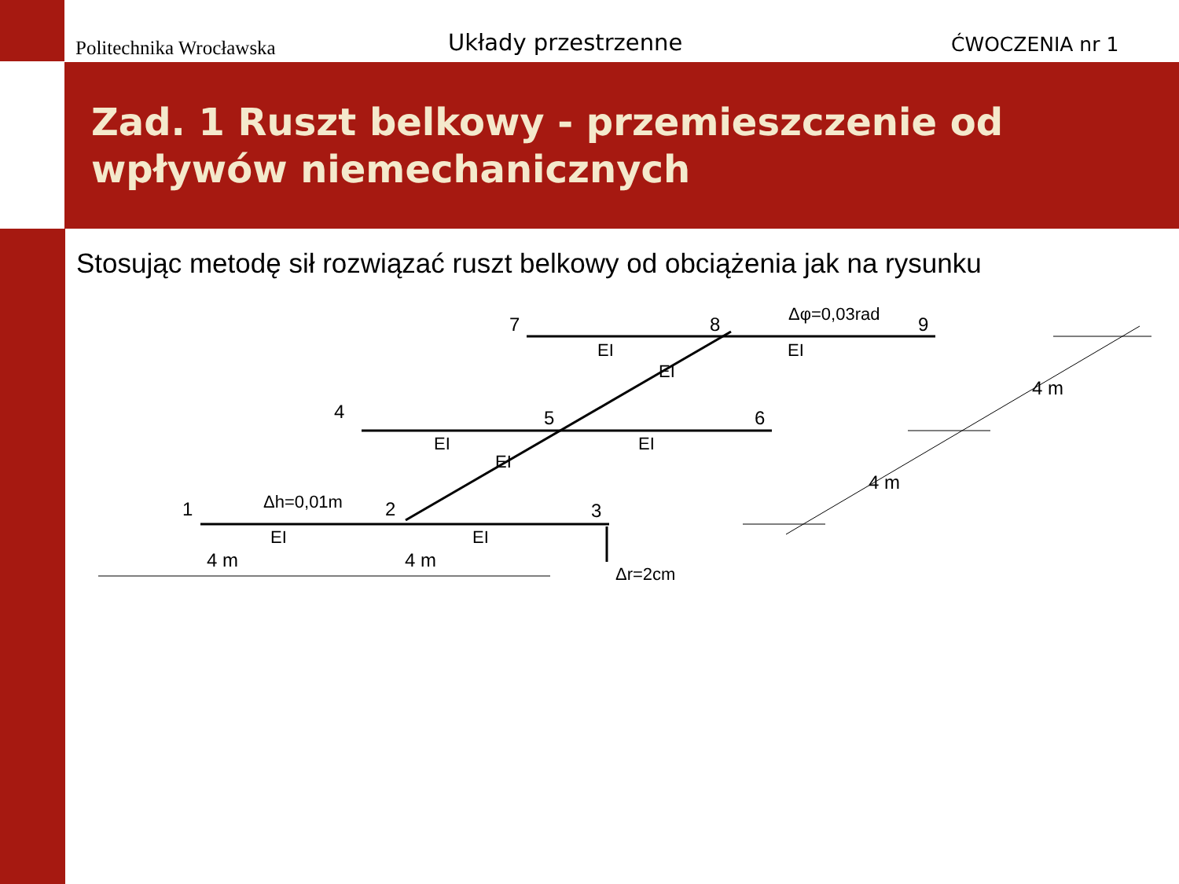Politechnika Wrocławska
Układy przestrzenne
ĆWOCZENIA nr 1
Zad. 1 Ruszt belkowy - przemieszczenie od wpływów niemechanicznych
Stosując metodę sił rozwiązać ruszt belkowy od obciążenia jak na rysunku
1
2
3
4
5
6
7
8
9
4 m
4 m
4 m
4 m
EI
EI
EI
EI
EI
EI
EI
EI
Δh=0,01m
Δφ=0,03rad
Δr=2cm